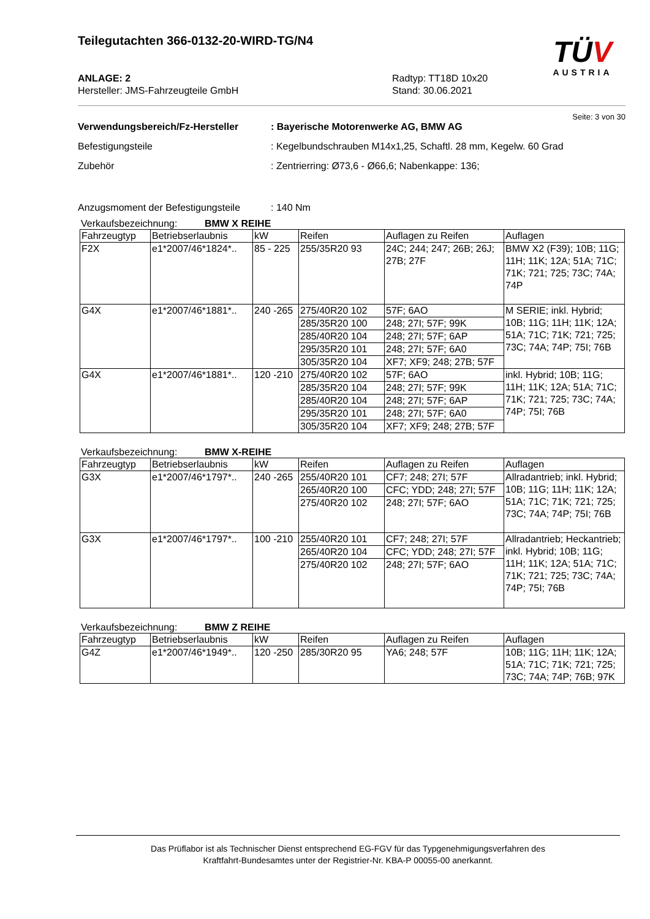Teilegutachten 366-0132-20-WIRD-TG/N4
TÜV
AUSTRIA
ANLAGE: 2
Hersteller: JMS-Fahrzeugteile GmbH
Radtyp: TT18D 10x20
Stand: 30.06.2021
Seite: 3 von 30
Verwendungsbereich/Fz-Hersteller : Bayerische Motorenwerke AG, BMW AG
Befestigungsteile : Kegelbundschrauben M14x1,25, Schaftl. 28 mm, Kegelw. 60 Grad
Zubehör : Zentrierring: Ø73,6 - Ø66,6; Nabenkappe: 136;
Anzugsmoment der Befestigungsteile
: 140 Nm
Verkaufsbezeichnung: BMW X REIHE
| Fahrzeugtyp | Betriebserlaubnis | kW | Reifen | Auflagen zu Reifen | Auflagen |
| --- | --- | --- | --- | --- | --- |
| F2X | e1*2007/46*1824*.. | 85 - 225 | 255/35R20 93 | 24C; 244; 247; 26B; 26J; 27B; 27F | BMW X2 (F39); 10B; 11G; 11H; 11K; 12A; 51A; 71C; 71K; 721; 725; 73C; 74A; 74P |
| G4X | e1*2007/46*1881*.. | 240 -265 | 275/40R20 102 | 57F; 6AO | M SERIE; inkl. Hybrid; 10B; 11G; 11H; 11K; 12A; 51A; 71C; 71K; 721; 725; 73C; 74A; 74P; 75I; 76B |
| | | | 285/35R20 100 | 248; 27I; 57F; 99K | |
| | | | 285/40R20 104 | 248; 27I; 57F; 6AP | |
| | | | 295/35R20 101 | 248; 27I; 57F; 6A0 | |
| | | | 305/35R20 104 | XF7; XF9; 248; 27B; 57F | |
| G4X | e1*2007/46*1881*.. | 120 -210 | 275/40R20 102 | 57F; 6AO | inkl. Hybrid; 10B; 11G; 11H; 11K; 12A; 51A; 71C; 71K; 721; 725; 73C; 74A; 74P; 75I; 76B |
| | | | 285/35R20 104 | 248; 27I; 57F; 99K | |
| | | | 285/40R20 104 | 248; 27I; 57F; 6AP | |
| | | | 295/35R20 101 | 248; 27I; 57F; 6A0 | |
| | | | 305/35R20 104 | XF7; XF9; 248; 27B; 57F | |
Verkaufsbezeichnung: BMW X-REIHE
| Fahrzeugtyp | Betriebserlaubnis | kW | Reifen | Auflagen zu Reifen | Auflagen |
| --- | --- | --- | --- | --- | --- |
| G3X | e1*2007/46*1797*.. | 240 -265 | 255/40R20 101 | CF7; 248; 27I; 57F | Allradantrieb; inkl. Hybrid; 10B; 11G; 11H; 11K; 12A; 51A; 71C; 71K; 721; 725; 73C; 74A; 74P; 75I; 76B |
| | | | 265/40R20 100 | CFC; YDD; 248; 27I; 57F | |
| | | | 275/40R20 102 | 248; 27I; 57F; 6AO | |
| G3X | e1*2007/46*1797*.. | 100 -210 | 255/40R20 101 | CF7; 248; 27I; 57F | Allradantrieb; Heckantrieb; inkl. Hybrid; 10B; 11G; 11H; 11K; 12A; 51A; 71C; 71K; 721; 725; 73C; 74A; 74P; 75I; 76B |
| | | | 265/40R20 104 | CFC; YDD; 248; 27I; 57F | |
| | | | 275/40R20 102 | 248; 27I; 57F; 6AO | |
Verkaufsbezeichnung: BMW Z REIHE
| Fahrzeugtyp | Betriebserlaubnis | kW | Reifen | Auflagen zu Reifen | Auflagen |
| --- | --- | --- | --- | --- | --- |
| G4Z | e1*2007/46*1949*.. | 120 -250 | 285/30R20 95 | YA6; 248; 57F | 10B; 11G; 11H; 11K; 12A; 51A; 71C; 71K; 721; 725; 73C; 74A; 74P; 76B; 97K |
Das Prüflabor ist als Technischer Dienst entsprechend EG-FGV für das Typgenehmigungsverfahren des
Kraftfahrt-Bundesamtes unter der Registrier-Nr. KBA-P 00055-00 anerkannt.